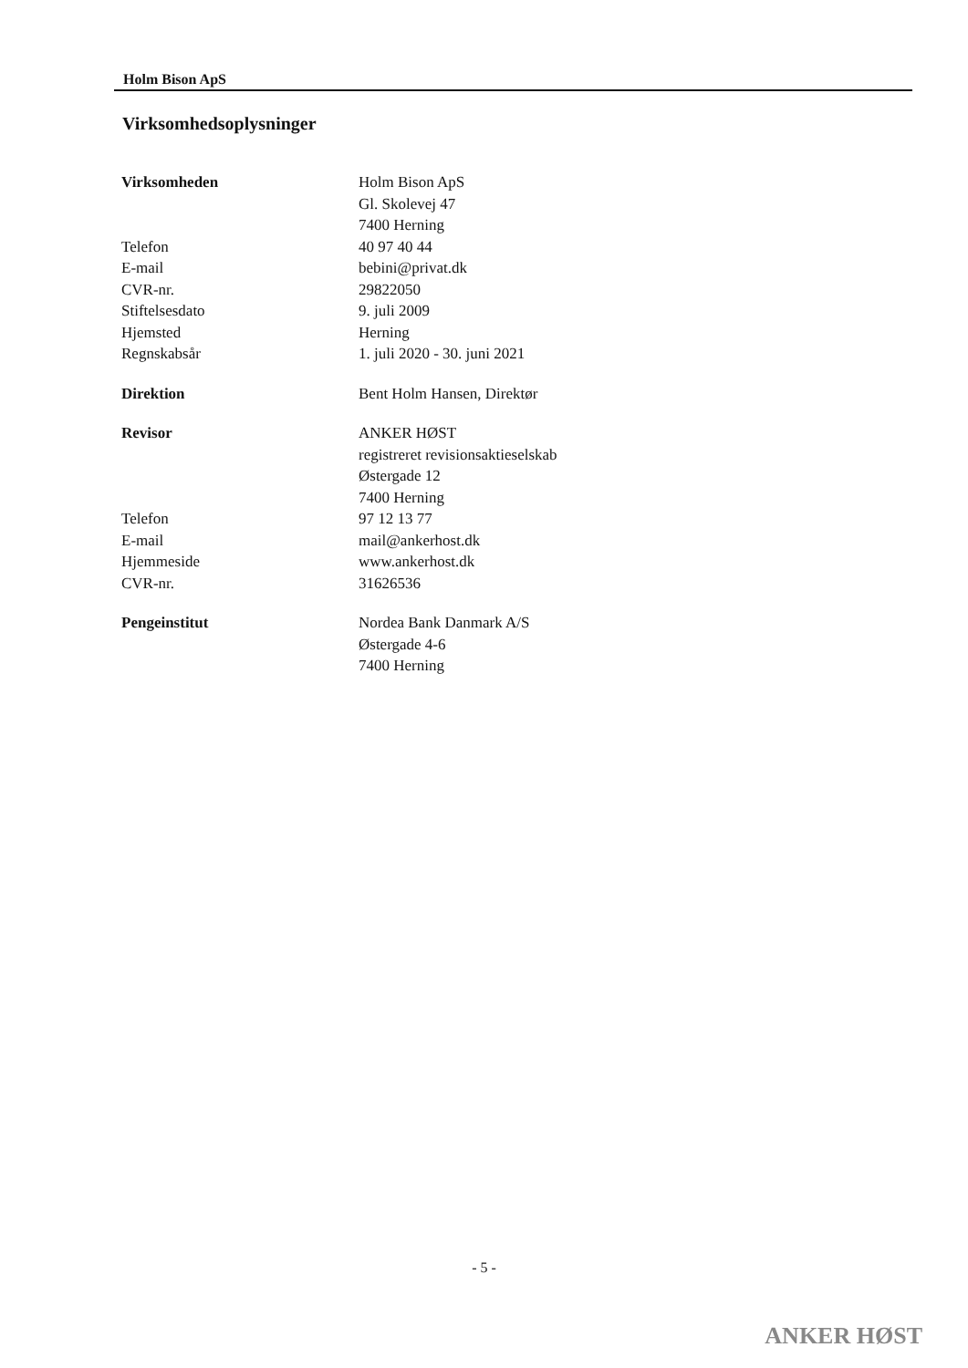Holm Bison ApS
Virksomhedsoplysninger
Virksomheden Holm Bison ApS
Gl. Skolevej 47
7400 Herning
Telefon 40 97 40 44
E-mail bebini@privat.dk
CVR-nr. 29822050
Stiftelsesdato 9. juli 2009
Hjemsted Herning
Regnskabsår 1. juli 2020 - 30. juni 2021
Direktion Bent Holm Hansen, Direktør
Revisor ANKER HØST
registreret revisionsaktieselskab
Østergade 12
7400 Herning
Telefon 97 12 13 77
E-mail mail@ankerhost.dk
Hjemmeside www.ankerhost.dk
CVR-nr. 31626536
Pengeinstitut Nordea Bank Danmark A/S
Østergade 4-6
7400 Herning
- 5 -
ANKER HØST